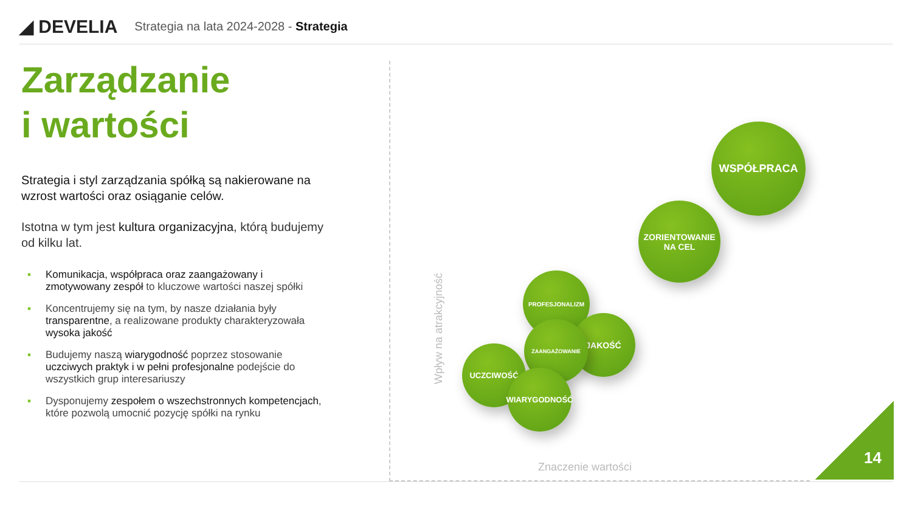◢ DEVELIA
Strategia na lata 2024-2028 - Strategia
Zarządzanie
i wartości
Strategia i styl zarządzania spółką są nakierowane na wzrost wartości oraz osiąganie celów.
Istotna w tym jest kultura organizacyjna, którą budujemy od kilku lat.
▪ Komunikacja, współpraca oraz zaangażowany i zmotywowany zespół to kluczowe wartości naszej spółki
▪ Koncentrujemy się na tym, by nasze działania były transparentne, a realizowane produkty charakteryzowała wysoka jakość
▪ Budujemy naszą wiarygodność poprzez stosowanie uczciwych praktyk i w pełni profesjonalne podejście do wszystkich grup interesariuszy
▪ Dysponujemy zespołem o wszechstronnych kompetencjach, które pozwolą umocnić pozycję spółki na rynku
Wpływ na atrakcyjność
WSPÓŁPRACA
ZORIENTOWANIE
NA CEL
PROFESJONALIZM
JAKOŚĆ
ZAANGAŻOWANIE
UCZCIWOŚĆ
WIARYGODNOŚĆ
Znaczenie wartości
14